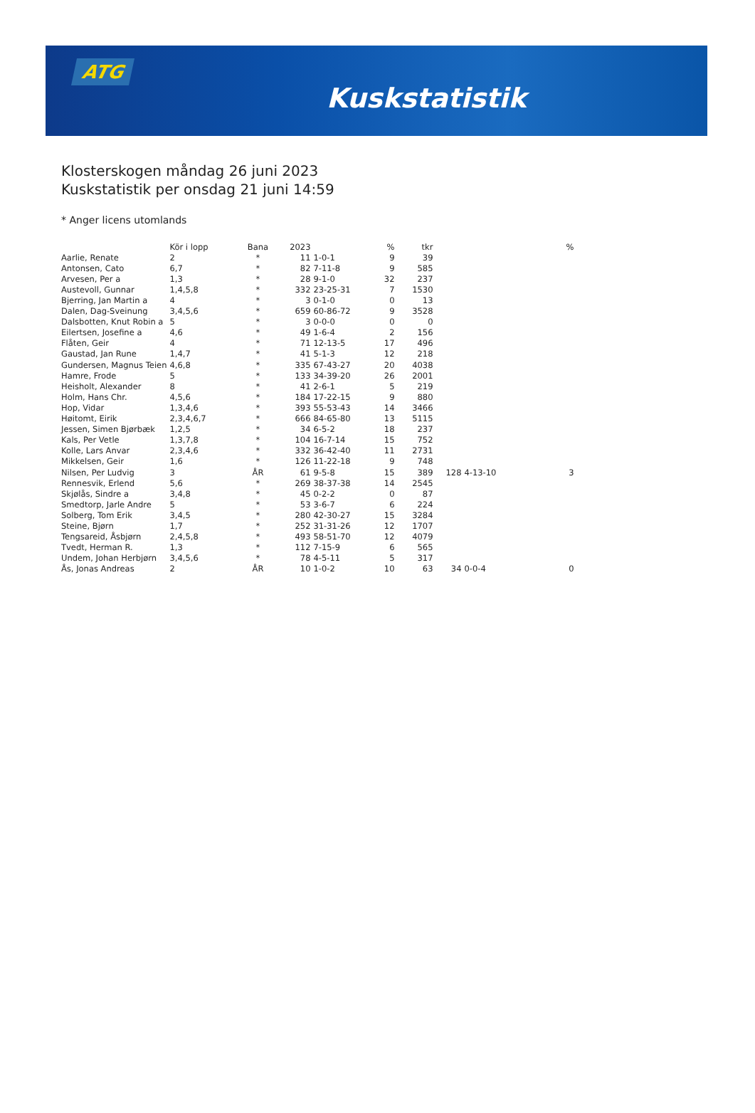ATG
Kuskstatistik
Klosterskogen måndag 26 juni 2023
Kuskstatistik per onsdag 21 juni 14:59
* Anger licens utomlands
| | Kör i lopp | Bana | 2023 | | % | tkr | | | % |
| --- | --- | --- | --- | --- | --- | --- | --- | --- | --- |
| Aarlie, Renate | 2 | * | 11 | 1-0-1 | 9 | 39 | | | |
| Antonsen, Cato | 6,7 | * | 82 | 7-11-8 | 9 | 585 | | | |
| Arvesen, Per a | 1,3 | * | 28 | 9-1-0 | 32 | 237 | | | |
| Austevoll, Gunnar | 1,4,5,8 | * | 332 | 23-25-31 | 7 | 1530 | | | |
| Bjerring, Jan Martin a | 4 | * | 3 | 0-1-0 | 0 | 13 | | | |
| Dalen, Dag-Sveinung | 3,4,5,6 | * | 659 | 60-86-72 | 9 | 3528 | | | |
| Dalsbotten, Knut Robin a | 5 | * | 3 | 0-0-0 | 0 | 0 | | | |
| Eilertsen, Josefine a | 4,6 | * | 49 | 1-6-4 | 2 | 156 | | | |
| Flåten, Geir | 4 | * | 71 | 12-13-5 | 17 | 496 | | | |
| Gaustad, Jan Rune | 1,4,7 | * | 41 | 5-1-3 | 12 | 218 | | | |
| Gundersen, Magnus Teien | 4,6,8 | * | 335 | 67-43-27 | 20 | 4038 | | | |
| Hamre, Frode | 5 | * | 133 | 34-39-20 | 26 | 2001 | | | |
| Heisholt, Alexander | 8 | * | 41 | 2-6-1 | 5 | 219 | | | |
| Holm, Hans Chr. | 4,5,6 | * | 184 | 17-22-15 | 9 | 880 | | | |
| Hop, Vidar | 1,3,4,6 | * | 393 | 55-53-43 | 14 | 3466 | | | |
| Høitomt, Eirik | 2,3,4,6,7 | * | 666 | 84-65-80 | 13 | 5115 | | | |
| Jessen, Simen Bjørbæk | 1,2,5 | * | 34 | 6-5-2 | 18 | 237 | | | |
| Kals, Per Vetle | 1,3,7,8 | * | 104 | 16-7-14 | 15 | 752 | | | |
| Kolle, Lars Anvar | 2,3,4,6 | * | 332 | 36-42-40 | 11 | 2731 | | | |
| Mikkelsen, Geir | 1,6 | * | 126 | 11-22-18 | 9 | 748 | | | |
| Nilsen, Per Ludvig | 3 | ÅR | 61 | 9-5-8 | 15 | 389 | 128 | 4-13-10 | 3 |
| Rennesvik, Erlend | 5,6 | * | 269 | 38-37-38 | 14 | 2545 | | | |
| Skjølås, Sindre a | 3,4,8 | * | 45 | 0-2-2 | 0 | 87 | | | |
| Smedtorp, Jarle Andre | 5 | * | 53 | 3-6-7 | 6 | 224 | | | |
| Solberg, Tom Erik | 3,4,5 | * | 280 | 42-30-27 | 15 | 3284 | | | |
| Steine, Bjørn | 1,7 | * | 252 | 31-31-26 | 12 | 1707 | | | |
| Tengsareid, Åsbjørn | 2,4,5,8 | * | 493 | 58-51-70 | 12 | 4079 | | | |
| Tvedt, Herman R. | 1,3 | * | 112 | 7-15-9 | 6 | 565 | | | |
| Undem, Johan Herbjørn | 3,4,5,6 | * | 78 | 4-5-11 | 5 | 317 | | | |
| Ås, Jonas Andreas | 2 | ÅR | 10 | 1-0-2 | 10 | 63 | 34 | 0-0-4 | 0 |